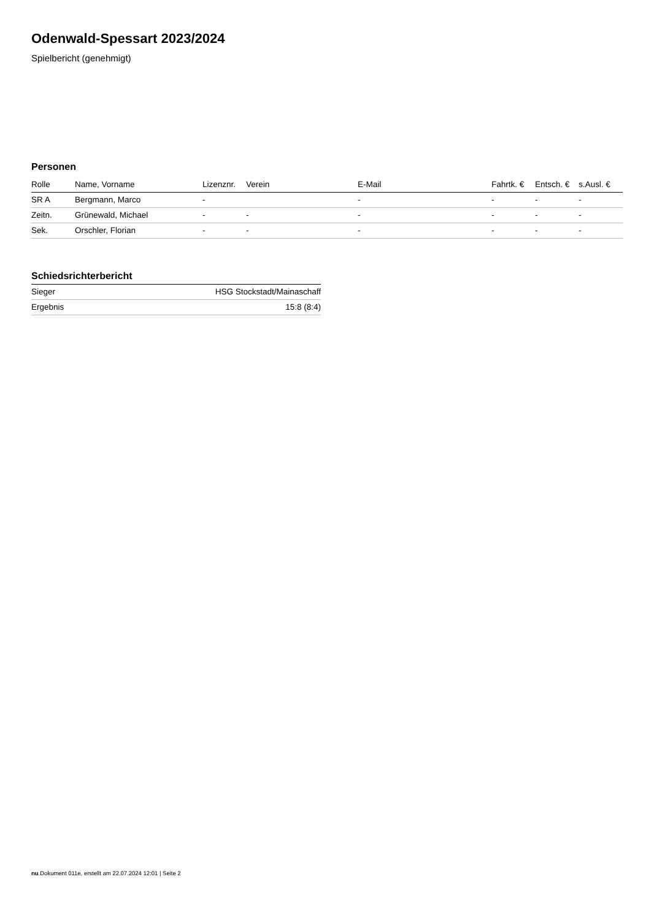Odenwald-Spessart 2023/2024
Spielbericht (genehmigt)
Personen
| Rolle | Name, Vorname | Lizenznr. | Verein | E-Mail | Fahrtk. € | Entsch. € | s.Ausl. € |
| --- | --- | --- | --- | --- | --- | --- | --- |
| SR A | Bergmann, Marco | - | | - | - | - | - |
| Zeitn. | Grünewald, Michael | - | - | - | - | - | - |
| Sek. | Orschler, Florian | - | - | - | - | - | - |
Schiedsrichterbericht
| Sieger | HSG Stockstadt/Mainaschaff |
| Ergebnis | 15:8 (8:4) |
nu.Dokument 011e, erstellt am 22.07.2024 12:01 | Seite 2